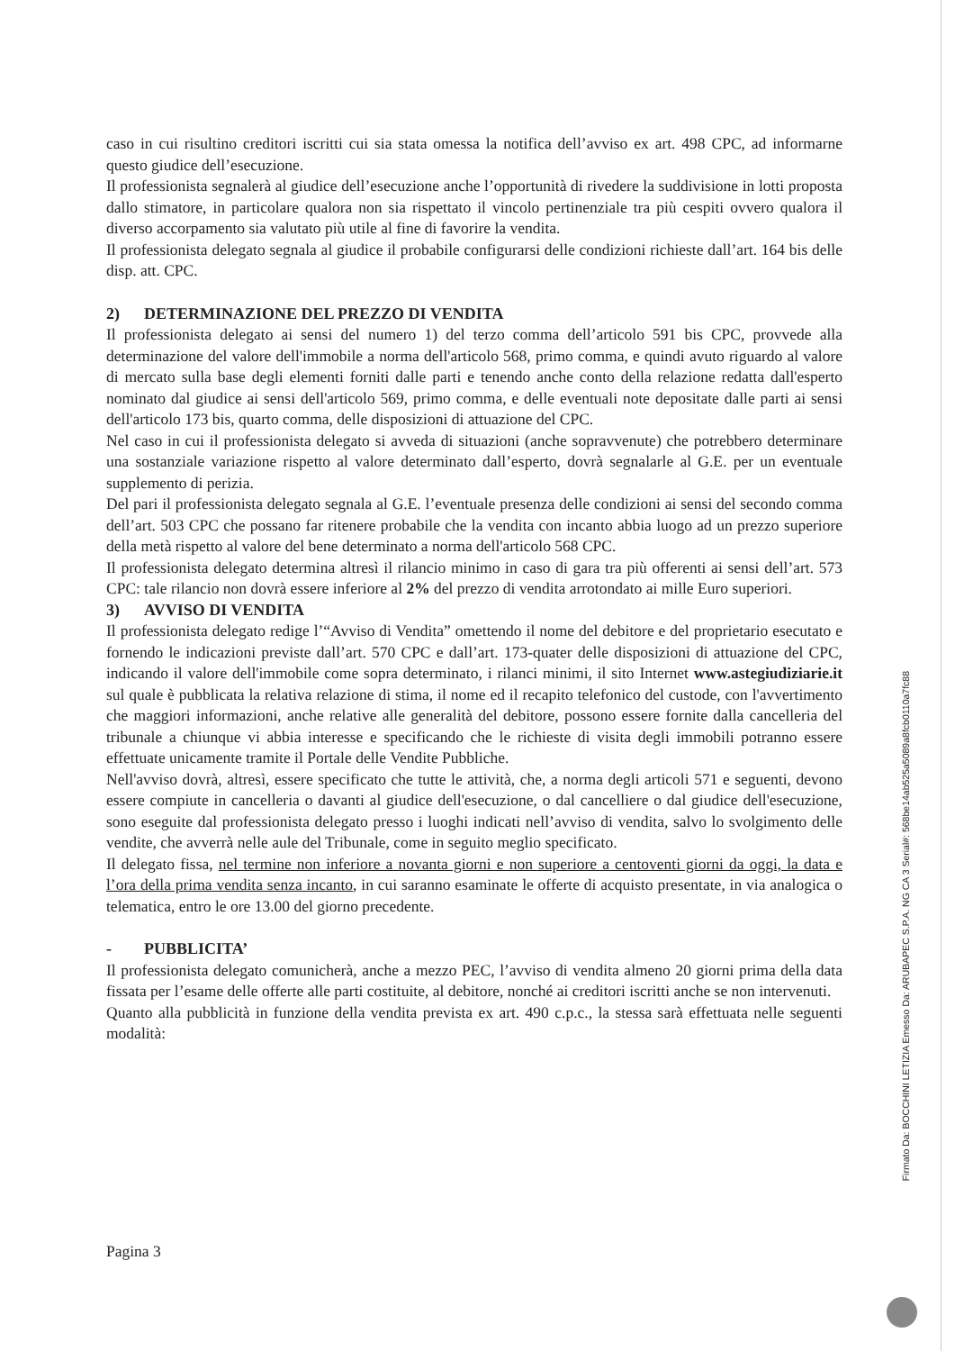caso in cui risultino creditori iscritti cui sia stata omessa la notifica dell’avviso ex art. 498 CPC, ad informarne questo giudice dell’esecuzione.
Il professionista segnalerà al giudice dell’esecuzione anche l’opportunità di rivedere la suddivisione in lotti proposta dallo stimatore, in particolare qualora non sia rispettato il vincolo pertinenziale tra più cespiti ovvero qualora il diverso accorpamento sia valutato più utile al fine di favorire la vendita.
Il professionista delegato segnala al giudice il probabile configurarsi delle condizioni richieste dall’art. 164 bis delle disp. att. CPC.
2) DETERMINAZIONE DEL PREZZO DI VENDITA
Il professionista delegato ai sensi del numero 1) del terzo comma dell’articolo 591 bis CPC, provvede alla determinazione del valore dell'immobile a norma dell'articolo 568, primo comma, e quindi avuto riguardo al valore di mercato sulla base degli elementi forniti dalle parti e tenendo anche conto della relazione redatta dall'esperto nominato dal giudice ai sensi dell'articolo 569, primo comma, e delle eventuali note depositate dalle parti ai sensi dell'articolo 173 bis, quarto comma, delle disposizioni di attuazione del CPC.
Nel caso in cui il professionista delegato si avveda di situazioni (anche sopravvenute) che potrebbero determinare una sostanziale variazione rispetto al valore determinato dall’esperto, dovrà segnalarle al G.E. per un eventuale supplemento di perizia.
Del pari il professionista delegato segnala al G.E. l’eventuale presenza delle condizioni ai sensi del secondo comma dell’art. 503 CPC che possano far ritenere probabile che la vendita con incanto abbia luogo ad un prezzo superiore della metà rispetto al valore del bene determinato a norma dell'articolo 568 CPC.
Il professionista delegato determina altresì il rilancio minimo in caso di gara tra più offerenti ai sensi dell’art. 573 CPC: tale rilancio non dovrà essere inferiore al 2% del prezzo di vendita arrotondato ai mille Euro superiori.
3) AVVISO DI VENDITA
Il professionista delegato redige l’“Avviso di Vendita” omettendo il nome del debitore e del proprietario esecutato e fornendo le indicazioni previste dall’art. 570 CPC e dall’art. 173-quater delle disposizioni di attuazione del CPC, indicando il valore dell'immobile come sopra determinato, i rilanci minimi, il sito Internet www.astegiudiziarie.it sul quale è pubblicata la relativa relazione di stima, il nome ed il recapito telefonico del custode, con l'avvertimento che maggiori informazioni, anche relative alle generalità del debitore, possono essere fornite dalla cancelleria del tribunale a chiunque vi abbia interesse e specificando che le richieste di visita degli immobili potranno essere effettuate unicamente tramite il Portale delle Vendite Pubbliche.
Nell'avviso dovrà, altresì, essere specificato che tutte le attività, che, a norma degli articoli 571 e seguenti, devono essere compiute in cancelleria o davanti al giudice dell'esecuzione, o dal cancelliere o dal giudice dell'esecuzione, sono eseguite dal professionista delegato presso i luoghi indicati nell’avviso di vendita, salvo lo svolgimento delle vendite, che avverrà nelle aule del Tribunale, come in seguito meglio specificato.
Il delegato fissa, nel termine non inferiore a novanta giorni e non superiore a centoventi giorni da oggi, la data e l’ora della prima vendita senza incanto, in cui saranno esaminate le offerte di acquisto presentate, in via analogica o telematica, entro le ore 13.00 del giorno precedente.
- PUBBLICITA’
Il professionista delegato comunicherà, anche a mezzo PEC, l’avviso di vendita almeno 20 giorni prima della data fissata per l’esame delle offerte alle parti costituite, al debitore, nonché ai creditori iscritti anche se non intervenuti.
Quanto alla pubblicità in funzione della vendita prevista ex art. 490 c.p.c., la stessa sarà effettuata nelle seguenti modalità:
Pagina 3
Firmato Da: BOCCHINI LETIZIA Emesso Da: ARUBAPEC S.P.A. NG CA 3 Serial#: 568be14ab525a5089a8fcb0110a7fc88